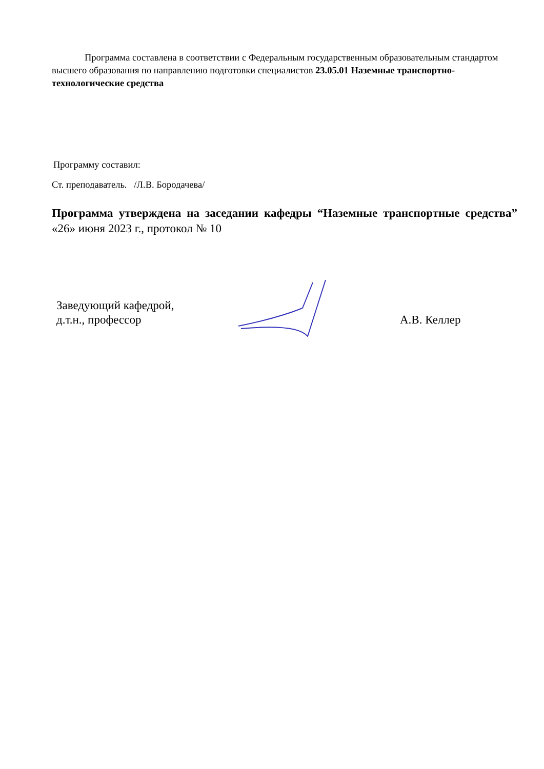Программа составлена в соответствии с Федеральным государственным образовательным стандартом высшего образования по направлению подготовки специалистов 23.05.01 Наземные транспортно-технологические средства
Программу составил:
Ст. преподаватель. /Л.В. Бородачева/
Программа утверждена на заседании кафедры “Наземные транспортные средства” «26» июня 2023 г., протокол № 10
Заведующий кафедрой,
д.т.н., профессор
А.В. Келлер